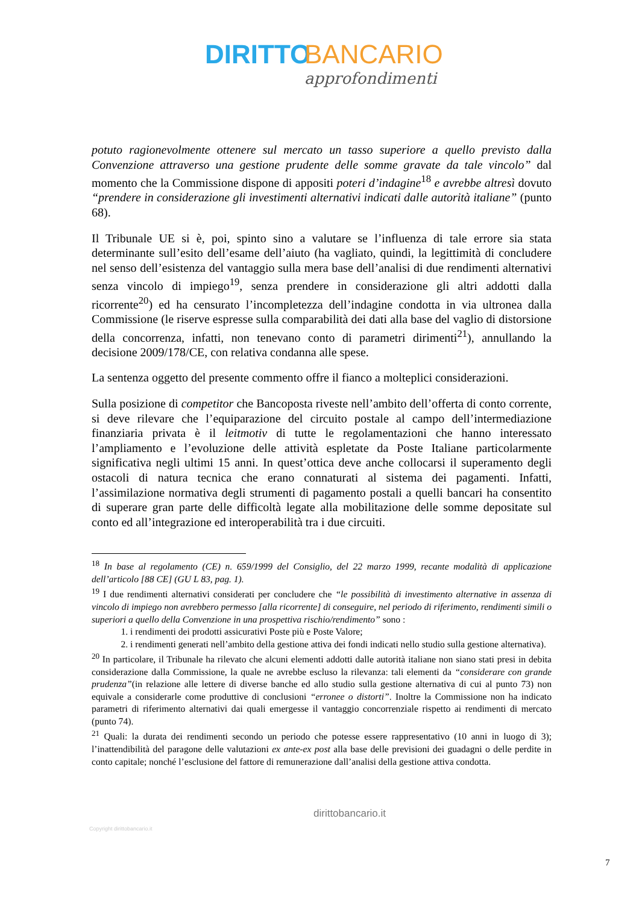DIRITTO BANCARIO
approfondimenti
potuto ragionevolmente ottenere sul mercato un tasso superiore a quello previsto dalla Convenzione attraverso una gestione prudente delle somme gravate da tale vincolo” dal momento che la Commissione dispone di appositi poteri d’indagine<sup>18</sup> e avrebbe altresì dovuto “prendere in considerazione gli investimenti alternativi indicati dalle autorità italiane” (punto 68).
Il Tribunale UE si è, poi, spinto sino a valutare se l’influenza di tale errore sia stata determinante sull’esito dell’esame dell’aiuto (ha vagliato, quindi, la legittimità di concludere nel senso dell’esistenza del vantaggio sulla mera base dell’analisi di due rendimenti alternativi senza vincolo di impiego<sup>19</sup>, senza prendere in considerazione gli altri addotti dalla ricorrente<sup>20</sup>) ed ha censurato l’incompletezza dell’indagine condotta in via ultronea dalla Commissione (le riserve espresse sulla comparabilità dei dati alla base del vaglio di distorsione della concorrenza, infatti, non tenevano conto di parametri dirimenti<sup>21</sup>), annullando la decisione 2009/178/CE, con relativa condanna alle spese.
La sentenza oggetto del presente commento offre il fianco a molteplici considerazioni.
Sulla posizione di competitor che Bancoposta riveste nell’ambito dell’offerta di conto corrente, si deve rilevare che l’equiparazione del circuito postale al campo dell’intermediazione finanziaria privata è il leitmotiv di tutte le regolamentazioni che hanno interessato l’ampliamento e l’evoluzione delle attività espletate da Poste Italiane particolarmente significativa negli ultimi 15 anni. In quest’ottica deve anche collocarsi il superamento degli ostacoli di natura tecnica che erano connaturati al sistema dei pagamenti. Infatti, l’assimilazione normativa degli strumenti di pagamento postali a quelli bancari ha consentito di superare gran parte delle difficoltà legate alla mobilitazione delle somme depositate sul conto ed all’integrazione ed interoperabilità tra i due circuiti.
<sup>18</sup> In base al regolamento (CE) n. 659/1999 del Consiglio, del 22 marzo 1999, recante modalità di applicazione dell’articolo [88 CE] (GU L 83, pag. 1).
<sup>19</sup> I due rendimenti alternativi considerati per concludere che “le possibilità di investimento alternative in assenza di vincolo di impiego non avrebbero permesso [alla ricorrente] di conseguire, nel periodo di riferimento, rendimenti simili o superiori a quello della Convenzione in una prospettiva rischio/rendimento” sono :
1. i rendimenti dei prodotti assicurativi Poste più e Poste Valore;
2. i rendimenti generati nell’ambito della gestione attiva dei fondi indicati nello studio sulla gestione alternativa).
<sup>20</sup> In particolare, il Tribunale ha rilevato che alcuni elementi addotti dalle autorità italiane non siano stati presi in debita considerazione dalla Commissione, la quale ne avrebbe escluso la rilevanza: tali elementi da “considerare con grande prudenza”(in relazione alle lettere di diverse banche ed allo studio sulla gestione alternativa di cui al punto 73) non equivale a considerarle come produttive di conclusioni “erronee o distorti”. Inoltre la Commissione non ha indicato parametri di riferimento alternativi dai quali emergesse il vantaggio concorrenziale rispetto ai rendimenti di mercato (punto 74).
<sup>21</sup> Quali: la durata dei rendimenti secondo un periodo che potesse essere rappresentativo (10 anni in luogo di 3); l’inattendibilità del paragone delle valutazioni ex ante-ex post alla base delle previsioni dei guadagni o delle perdite in conto capitale; nonché l’esclusione del fattore di remunerazione dall’analisi della gestione attiva condotta.
Copyright dirittobancario.it
dirittobancario.it
7